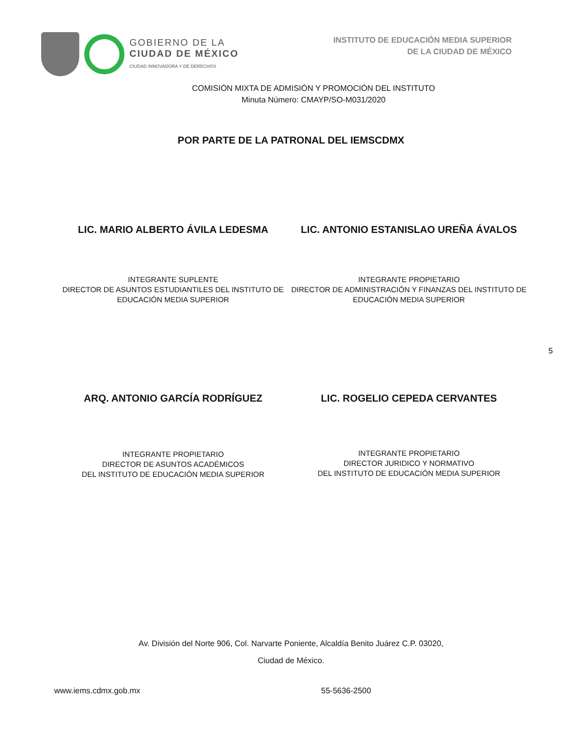GOBIERNO DE LA
CIUDAD DE MÉXICO
CIUDAD INNOVADORA Y DE DERECHOS
INSTITUTO DE EDUCACIÓN MEDIA SUPERIOR
DE LA CIUDAD DE MÉXICO
COMISIÓN MIXTA DE ADMISIÓN Y PROMOCIÓN DEL INSTITUTO
Minuta Número: CMAYP/SO-M031/2020
POR PARTE DE LA PATRONAL DEL IEMSCDMX
LIC. MARIO ALBERTO ÁVILA LEDESMA
INTEGRANTE SUPLENTE
DIRECTOR DE ASUNTOS ESTUDIANTILES DEL INSTITUTO DE EDUCACIÓN MEDIA SUPERIOR
LIC. ANTONIO ESTANISLAO UREÑA ÁVALOS
INTEGRANTE PROPIETARIO
DIRECTOR DE ADMINISTRACIÓN Y FINANZAS DEL INSTITUTO DE EDUCACIÓN MEDIA SUPERIOR
5
ARQ. ANTONIO GARCÍA RODRÍGUEZ
INTEGRANTE PROPIETARIO
DIRECTOR DE ASUNTOS ACADÉMICOS
DEL INSTITUTO DE EDUCACIÓN MEDIA SUPERIOR
LIC. ROGELIO CEPEDA CERVANTES
INTEGRANTE PROPIETARIO
DIRECTOR JURIDICO Y NORMATIVO
DEL INSTITUTO DE EDUCACIÓN MEDIA SUPERIOR
Av. División del Norte 906, Col. Narvarte Poniente, Alcaldía Benito Juárez C.P. 03020,
Ciudad de México.
www.iems.cdmx.gob.mx 55-5636-2500